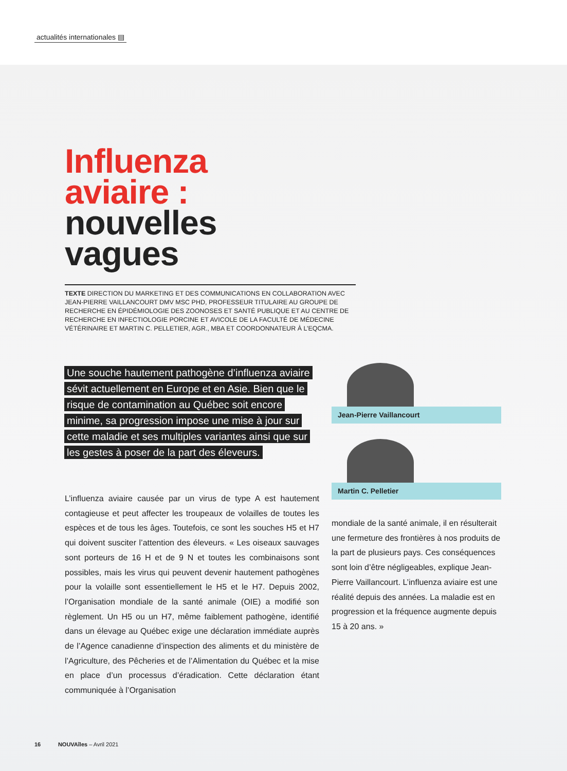actualités internationales ▤
Influenza
aviaire :
nouvelles
vagues
TEXTE DIRECTION DU MARKETING ET DES COMMUNICATIONS EN COLLABORATION AVEC JEAN-PIERRE VAILLANCOURT DMV MSC PHD, PROFESSEUR TITULAIRE AU GROUPE DE RECHERCHE EN ÉPIDÉMIOLOGIE DES ZOONOSES ET SANTÉ PUBLIQUE ET AU CENTRE DE RECHERCHE EN INFECTIOLOGIE PORCINE ET AVICOLE DE LA FACULTÉ DE MÉDECINE VÉTÉRINAIRE ET MARTIN C. PELLETIER, AGR., MBA ET COORDONNATEUR À L’EQCMA.
Une souche hautement pathogène d’influenza aviaire sévit actuellement en Europe et en Asie. Bien que le risque de contamination au Québec soit encore minime, sa progression impose une mise à jour sur cette maladie et ses multiples variantes ainsi que sur les gestes à poser de la part des éleveurs.
L’influenza aviaire causée par un virus de type A est hautement contagieuse et peut affecter les troupeaux de volailles de toutes les espèces et de tous les âges. Toutefois, ce sont les souches H5 et H7 qui doivent susciter l’attention des éleveurs. « Les oiseaux sauvages sont porteurs de 16 H et de 9 N et toutes les combinaisons sont possibles, mais les virus qui peuvent devenir hautement pathogènes pour la volaille sont essentiellement le H5 et le H7. Depuis 2002, l’Organisation mondiale de la santé animale (OIE) a modifié son règlement. Un H5 ou un H7, même faiblement pathogène, identifié dans un élevage au Québec exige une déclaration immédiate auprès de l’Agence canadienne d’inspection des aliments et du ministère de l’Agriculture, des Pêcheries et de l’Alimentation du Québec et la mise en place d’un processus d’éradication. Cette déclaration étant communiquée à l’Organisation
Jean-Pierre Vaillancourt
Martin C. Pelletier
mondiale de la santé animale, il en résulterait une fermeture des frontières à nos produits de la part de plusieurs pays. Ces conséquences sont loin d’être négligeables, explique Jean-Pierre Vaillancourt. L’influenza aviaire est une réalité depuis des années. La maladie est en progression et la fréquence augmente depuis 15 à 20 ans. »
16 NOUVAîles – Avril 2021